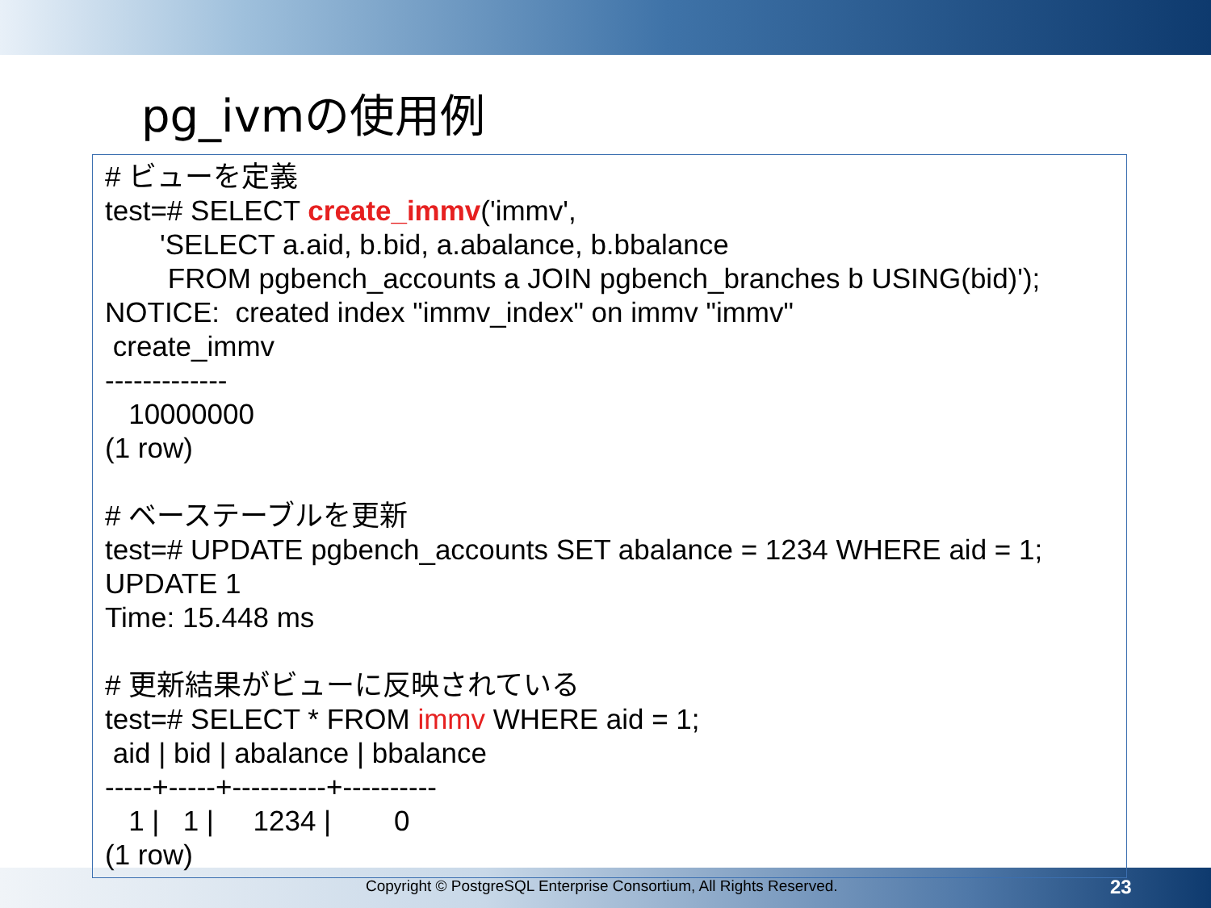pg_ivmの使用例
Copyright © PostgreSQL Enterprise Consortium, All Rights Reserved. 23
# ビューを定義
test=# SELECT create_immv('immv',
       'SELECT a.aid, b.bid, a.abalance, b.bbalance
        FROM pgbench_accounts a JOIN pgbench_branches b USING(bid)');
NOTICE:  created index "immv_index" on immv "immv"
 create_immv
-------------
   10000000
(1 row)

# ベーステーブルを更新
test=# UPDATE pgbench_accounts SET abalance = 1234 WHERE aid = 1;
UPDATE 1
Time: 15.448 ms

# 更新結果がビューに反映されている
test=# SELECT * FROM immv WHERE aid = 1;
 aid | bid | abalance | bbalance
-----+-----+----------+----------
   1 |   1 |     1234 |        0
(1 row)